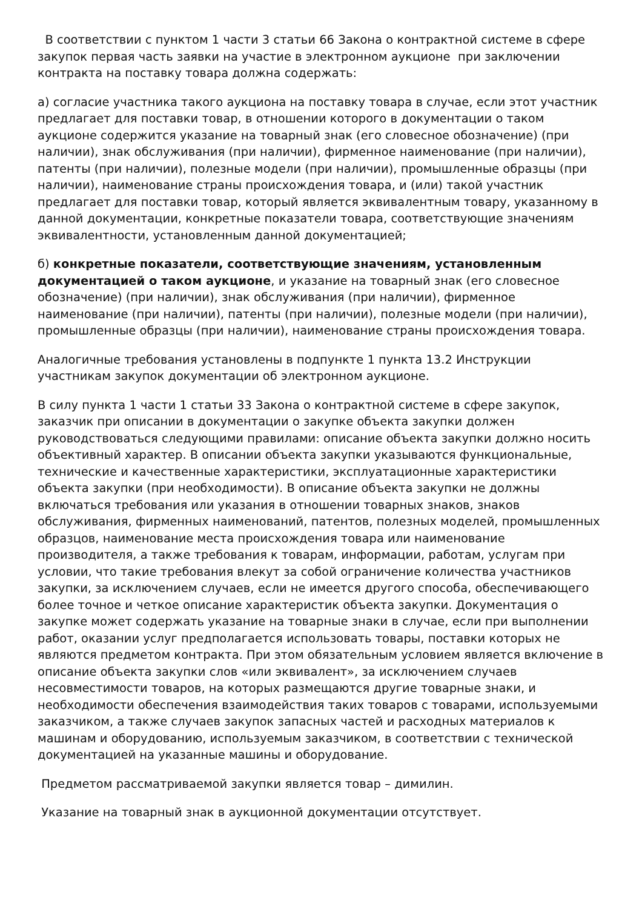В соответствии с пунктом 1 части 3 статьи 66 Закона о контрактной системе в сфере закупок первая часть заявки на участие в электронном аукционе при заключении контракта на поставку товара должна содержать:
а) согласие участника такого аукциона на поставку товара в случае, если этот участник предлагает для поставки товар, в отношении которого в документации о таком аукционе содержится указание на товарный знак (его словесное обозначение) (при наличии), знак обслуживания (при наличии), фирменное наименование (при наличии), патенты (при наличии), полезные модели (при наличии), промышленные образцы (при наличии), наименование страны происхождения товара, и (или) такой участник предлагает для поставки товар, который является эквивалентным товару, указанному в данной документации, конкретные показатели товара, соответствующие значениям эквивалентности, установленным данной документацией;
б) конкретные показатели, соответствующие значениям, установленным документацией о таком аукционе, и указание на товарный знак (его словесное обозначение) (при наличии), знак обслуживания (при наличии), фирменное наименование (при наличии), патенты (при наличии), полезные модели (при наличии), промышленные образцы (при наличии), наименование страны происхождения товара.
Аналогичные требования установлены в подпункте 1 пункта 13.2 Инструкции участникам закупок документации об электронном аукционе.
В силу пункта 1 части 1 статьи 33 Закона о контрактной системе в сфере закупок, заказчик при описании в документации о закупке объекта закупки должен руководствоваться следующими правилами: описание объекта закупки должно носить объективный характер. В описании объекта закупки указываются функциональные, технические и качественные характеристики, эксплуатационные характеристики объекта закупки (при необходимости). В описание объекта закупки не должны включаться требования или указания в отношении товарных знаков, знаков обслуживания, фирменных наименований, патентов, полезных моделей, промышленных образцов, наименование места происхождения товара или наименование производителя, а также требования к товарам, информации, работам, услугам при условии, что такие требования влекут за собой ограничение количества участников закупки, за исключением случаев, если не имеется другого способа, обеспечивающего более точное и четкое описание характеристик объекта закупки. Документация о закупке может содержать указание на товарные знаки в случае, если при выполнении работ, оказании услуг предполагается использовать товары, поставки которых не являются предметом контракта. При этом обязательным условием является включение в описание объекта закупки слов «или эквивалент», за исключением случаев несовместимости товаров, на которых размещаются другие товарные знаки, и необходимости обеспечения взаимодействия таких товаров с товарами, используемыми заказчиком, а также случаев закупок запасных частей и расходных материалов к машинам и оборудованию, используемым заказчиком, в соответствии с технической документацией на указанные машины и оборудование.
Предметом рассматриваемой закупки является товар – димилин.
Указание на товарный знак в аукционной документации отсутствует.